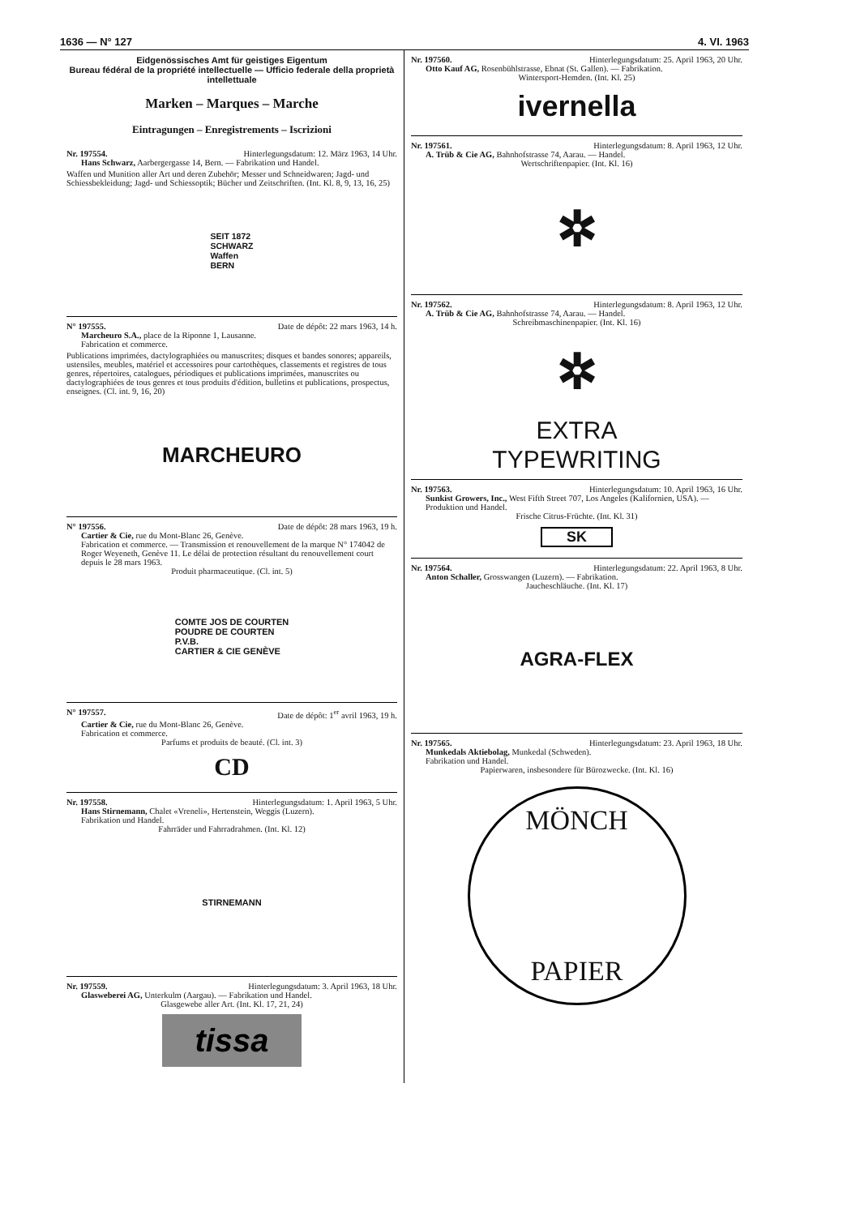1636 — N° 127 4. VI. 1963
Eidgenössisches Amt für geistiges Eigentum
Bureau fédéral de la propriété intellectuelle — Ufficio federale della proprietà intellettuale
Marken – Marques – Marche
Eintragungen – Enregistrements – Iscrizioni
Nr. 197554. Hinterlegungsdatum: 12. März 1963, 14 Uhr.
Hans Schwarz, Aarbergergasse 14, Bern. — Fabrikation und Handel.
Waffen und Munition aller Art und deren Zubehör; Messer und Schneidwaren; Jagd- und Schiessbekleidung; Jagd- und Schiessoptik; Bücher und Zeitschriften. (Int. Kl. 8, 9, 13, 16, 25)
SEIT 1872
SCHWARZ
Waffen
BERN
N° 197555. Date de dépôt: 22 mars 1963, 14 h.
Marcheuro S.A., place de la Riponne 1, Lausanne.
Fabrication et commerce.
Publications imprimées, dactylographiées ou manuscrites; disques et bandes sonores; appareils, ustensiles, meubles, matériel et accessoires pour cartothèques, classements et registres de tous genres, répertoires, catalogues, périodiques et publications imprimées, manuscrites ou dactylographiées de tous genres et tous produits d'édition, bulletins et publications, prospectus, enseignes. (Cl. int. 9, 16, 20)
MARCHEURO
N° 197556. Date de dépôt: 28 mars 1963, 19 h.
Cartier & Cie, rue du Mont-Blanc 26, Genève.
Fabrication et commerce. — Transmission et renouvellement de la marque N° 174042 de Roger Weyeneth, Genève 11. Le délai de protection résultant du renouvellement court depuis le 28 mars 1963.
Produit pharmaceutique. (Cl. int. 5)
COMTE JOS DE COURTEN
POUDRE DE COURTEN
P.V.B.
CARTIER & CIE GENÈVE
N° 197557. Date de dépôt: 1<sup>er</sup> avril 1963, 19 h.
Cartier & Cie, rue du Mont-Blanc 26, Genève.
Fabrication et commerce.
Parfums et produits de beauté. (Cl. int. 3)
CD
Nr. 197558. Hinterlegungsdatum: 1. April 1963, 5 Uhr.
Hans Stirnemann, Chalet «Vreneli», Hertenstein, Weggis (Luzern).
Fabrikation und Handel.
Fahrräder und Fahrradrahmen. (Int. Kl. 12)
STIRNEMANN
Nr. 197559. Hinterlegungsdatum: 3. April 1963, 18 Uhr.
Glasweberei AG, Unterkulm (Aargau). — Fabrikation und Handel.
Glasgewebe aller Art. (Int. Kl. 17, 21, 24)
tissa
Nr. 197560. Hinterlegungsdatum: 25. April 1963, 20 Uhr.
Otto Kauf AG, Rosenbühlstrasse, Ebnat (St. Gallen). — Fabrikation.
Wintersport-Hemden. (Int. Kl. 25)
ivernella
Nr. 197561. Hinterlegungsdatum: 8. April 1963, 12 Uhr.
A. Trüb & Cie AG, Bahnhofstrasse 74, Aarau. — Handel.
Wertschriftenpapier. (Int. Kl. 16)
✲
Nr. 197562. Hinterlegungsdatum: 8. April 1963, 12 Uhr.
A. Trüb & Cie AG, Bahnhofstrasse 74, Aarau. — Handel.
Schreibmaschinenpapier. (Int. Kl. 16)
✲
EXTRA
TYPEWRITING
Nr. 197563. Hinterlegungsdatum: 10. April 1963, 16 Uhr.
Sunkist Growers, Inc., West Fifth Street 707, Los Angeles (Kalifornien, USA). — Produktion und Handel.
Frische Citrus-Früchte. (Int. Kl. 31)
SK
Nr. 197564. Hinterlegungsdatum: 22. April 1963, 8 Uhr.
Anton Schaller, Grosswangen (Luzern). — Fabrikation.
Jaucheschläuche. (Int. Kl. 17)
AGRA-FLEX
Nr. 197565. Hinterlegungsdatum: 23. April 1963, 18 Uhr.
Munkedals Aktiebolag, Munkedal (Schweden).
Fabrikation und Handel.
Papierwaren, insbesondere für Bürozwecke. (Int. Kl. 16)
MÖNCH
PAPIER